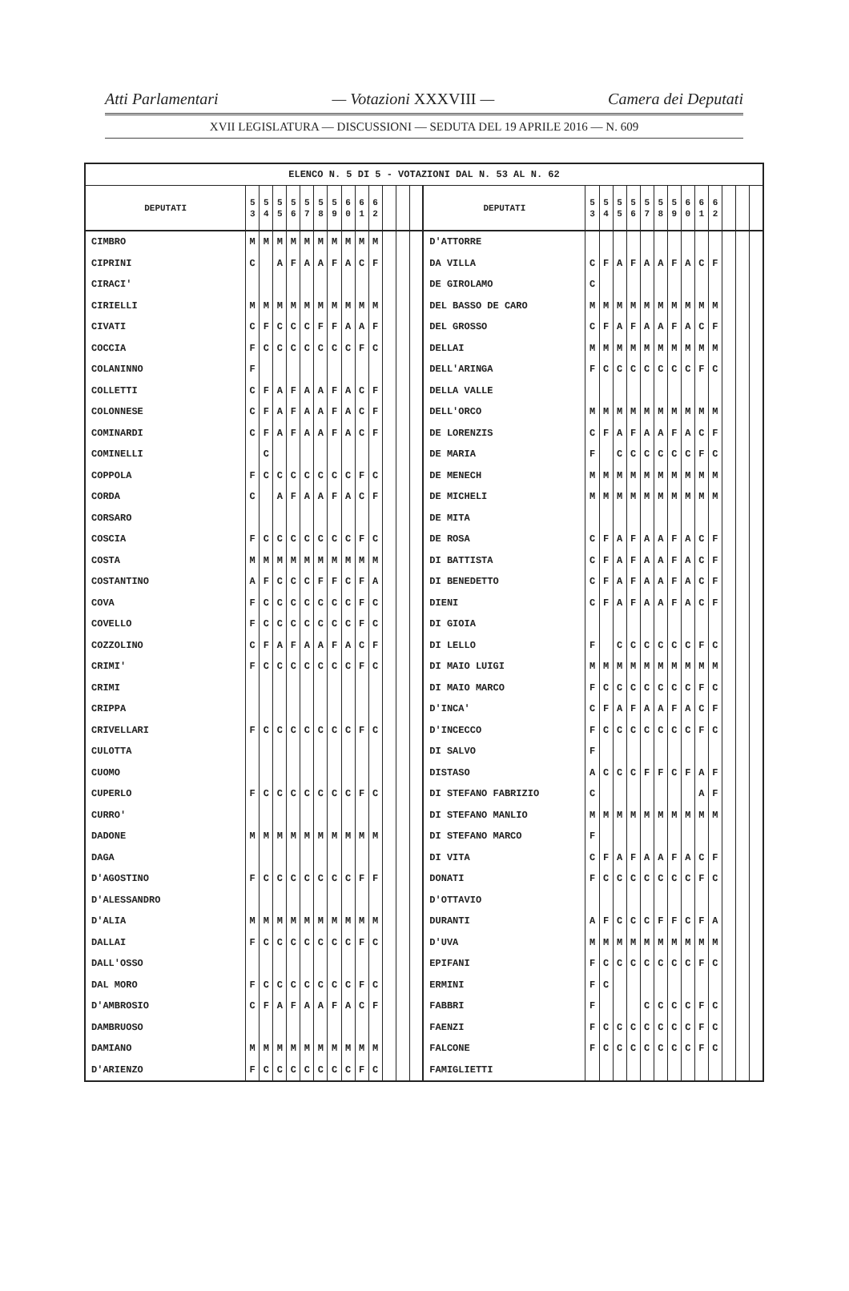Atti Parlamentari — Votazioni XXXVIII — Camera dei Deputati
XVII LEGISLATURA — DISCUSSIONI — SEDUTA DEL 19 APRILE 2016 — N. 609
| ELENCO N. 5 DI 5 - VOTAZIONI DAL N. 53 AL N. 62 | | | | | | | | | | | | | | | | | | | | | | | | | | | |
| --- | --- | --- | --- | --- | --- | --- | --- | --- | --- | --- | --- | --- | --- | --- | --- | --- | --- | --- | --- | --- | --- | --- | --- | --- | --- | --- | --- |
| DEPUTATI | 5 3 | 5 4 | 5 5 | 5 6 | 5 7 | 5 8 | 5 9 | 6 0 | 6 1 | 6 2 | | | | DEPUTATI | 5 3 | 5 4 | 5 5 | 5 6 | 5 7 | 5 8 | 5 9 | 6 0 | 6 1 | 6 2 | | | |
| CIMBRO | M | M | M | M | M | M | M | M | M | M | | | | D'ATTORRE | | | | | | | | | | | | | |
| CIPRINI | C | | A | F | A | A | F | A | C | F | | | | DA VILLA | C | F | A | F | A | A | F | A | C | F | | | |
| CIRACI' | | | | | | | | | | | | | | DE GIROLAMO | C | | | | | | | | | | | | |
| CIRIELLI | M | M | M | M | M | M | M | M | M | M | | | | DEL BASSO DE CARO | M | M | M | M | M | M | M | M | M | M | | | |
| CIVATI | C | F | C | C | C | F | F | A | A | F | | | | DEL GROSSO | C | F | A | F | A | A | F | A | C | F | | | |
| COCCIA | F | C | C | C | C | C | C | C | F | C | | | | DELLAI | M | M | M | M | M | M | M | M | M | M | | | |
| COLANINNO | F | | | | | | | | | | | | | DELL'ARINGA | F | C | C | C | C | C | C | C | F | C | | | |
| COLLETTI | C | F | A | F | A | A | F | A | C | F | | | | DELLA VALLE | | | | | | | | | | | | | |
| COLONNESE | C | F | A | F | A | A | F | A | C | F | | | | DELL'ORCO | M | M | M | M | M | M | M | M | M | M | | | |
| COMINARDI | C | F | A | F | A | A | F | A | C | F | | | | DE LORENZIS | C | F | A | F | A | A | F | A | C | F | | | |
| COMINELLI | | C | | | | | | | | | | | | DE MARIA | F | | C | C | C | C | C | C | F | C | | | |
| COPPOLA | F | C | C | C | C | C | C | C | F | C | | | | DE MENECH | M | M | M | M | M | M | M | M | M | M | | | |
| CORDA | C | | A | F | A | A | F | A | C | F | | | | DE MICHELI | M | M | M | M | M | M | M | M | M | M | | | |
| CORSARO | | | | | | | | | | | | | | DE MITA | | | | | | | | | | | | | |
| COSCIA | F | C | C | C | C | C | C | C | F | C | | | | DE ROSA | C | F | A | F | A | A | F | A | C | F | | | |
| COSTA | M | M | M | M | M | M | M | M | M | M | | | | DI BATTISTA | C | F | A | F | A | A | F | A | C | F | | | |
| COSTANTINO | A | F | C | C | C | F | F | C | F | A | | | | DI BENEDETTO | C | F | A | F | A | A | F | A | C | F | | | |
| COVA | F | C | C | C | C | C | C | C | F | C | | | | DIENI | C | F | A | F | A | A | F | A | C | F | | | |
| COVELLO | F | C | C | C | C | C | C | C | F | C | | | | DI GIOIA | | | | | | | | | | | | | |
| COZZOLINO | C | F | A | F | A | A | F | A | C | F | | | | DI LELLO | F | | C | C | C | C | C | C | F | C | | | |
| CRIMI' | F | C | C | C | C | C | C | C | F | C | | | | DI MAIO LUIGI | M | M | M | M | M | M | M | M | M | M | | | |
| CRIMI | | | | | | | | | | | | | | DI MAIO MARCO | F | C | C | C | C | C | C | C | F | C | | | |
| CRIPPA | | | | | | | | | | | | | | D'INCA' | C | F | A | F | A | A | F | A | C | F | | | |
| CRIVELLARI | F | C | C | C | C | C | C | C | F | C | | | | D'INCECCO | F | C | C | C | C | C | C | C | F | C | | | |
| CULOTTA | | | | | | | | | | | | | | DI SALVO | F | | | | | | | | | | | | |
| CUOMO | | | | | | | | | | | | | | DISTASO | A | C | C | C | F | F | C | F | A | F | | | |
| CUPERLO | F | C | C | C | C | C | C | C | F | C | | | | DI STEFANO FABRIZIO | C | | | | | | | | A | F | | | |
| CURRO' | | | | | | | | | | | | | | DI STEFANO MANLIO | M | M | M | M | M | M | M | M | M | M | | | |
| DADONE | M | M | M | M | M | M | M | M | M | M | | | | DI STEFANO MARCO | F | | | | | | | | | | | | |
| DAGA | | | | | | | | | | | | | | DI VITA | C | F | A | F | A | A | F | A | C | F | | | |
| D'AGOSTINO | F | C | C | C | C | C | C | C | F | F | | | | DONATI | F | C | C | C | C | C | C | C | F | C | | | |
| D'ALESSANDRO | | | | | | | | | | | | | | D'OTTAVIO | | | | | | | | | | | | | |
| D'ALIA | M | M | M | M | M | M | M | M | M | M | | | | DURANTI | A | F | C | C | C | F | F | C | F | A | | | |
| DALLAI | F | C | C | C | C | C | C | C | F | C | | | | D'UVA | M | M | M | M | M | M | M | M | M | M | | | |
| DALL'OSSO | | | | | | | | | | | | | | EPIFANI | F | C | C | C | C | C | C | C | F | C | | | |
| DAL MORO | F | C | C | C | C | C | C | C | F | C | | | | ERMINI | F | C | | | | | | | | | | | |
| D'AMBROSIO | C | F | A | F | A | A | F | A | C | F | | | | FABBRI | F | | | | C | C | C | C | F | C | | | |
| DAMBRUOSO | | | | | | | | | | | | | | FAENZI | F | C | C | C | C | C | C | C | F | C | | | |
| DAMIANO | M | M | M | M | M | M | M | M | M | M | | | | FALCONE | F | C | C | C | C | C | C | C | F | C | | | |
| D'ARIENZO | F | C | C | C | C | C | C | C | F | C | | | | FAMIGLIETTI | | | | | | | | | | | | | |